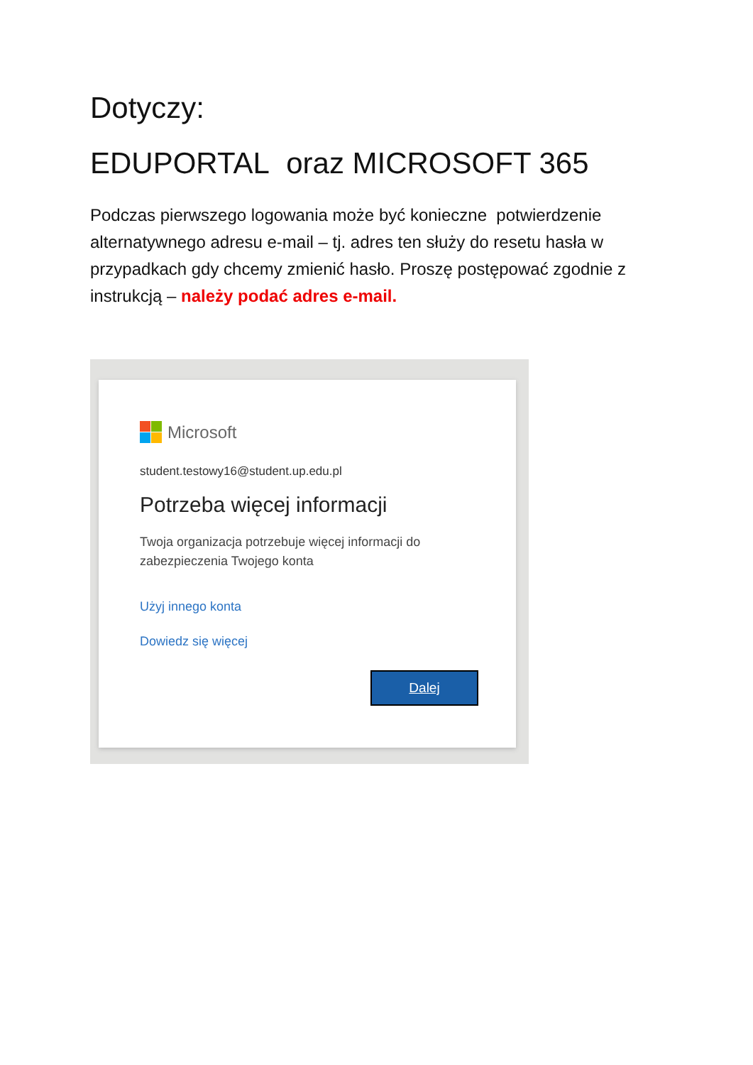Dotyczy:
EDUPORTAL oraz MICROSOFT 365
Podczas pierwszego logowania może być konieczne potwierdzenie alternatywnego adresu e-mail – tj. adres ten służy do resetu hasła w przypadkach gdy chcemy zmienić hasło. Proszę postępować zgodnie z instrukcją – należy podać adres e-mail.
Microsoft
student.testowy16@student.up.edu.pl
Potrzeba więcej informacji
Twoja organizacja potrzebuje więcej informacji do zabezpieczenia Twojego konta
Użyj innego konta
Dowiedz się więcej
Dalej